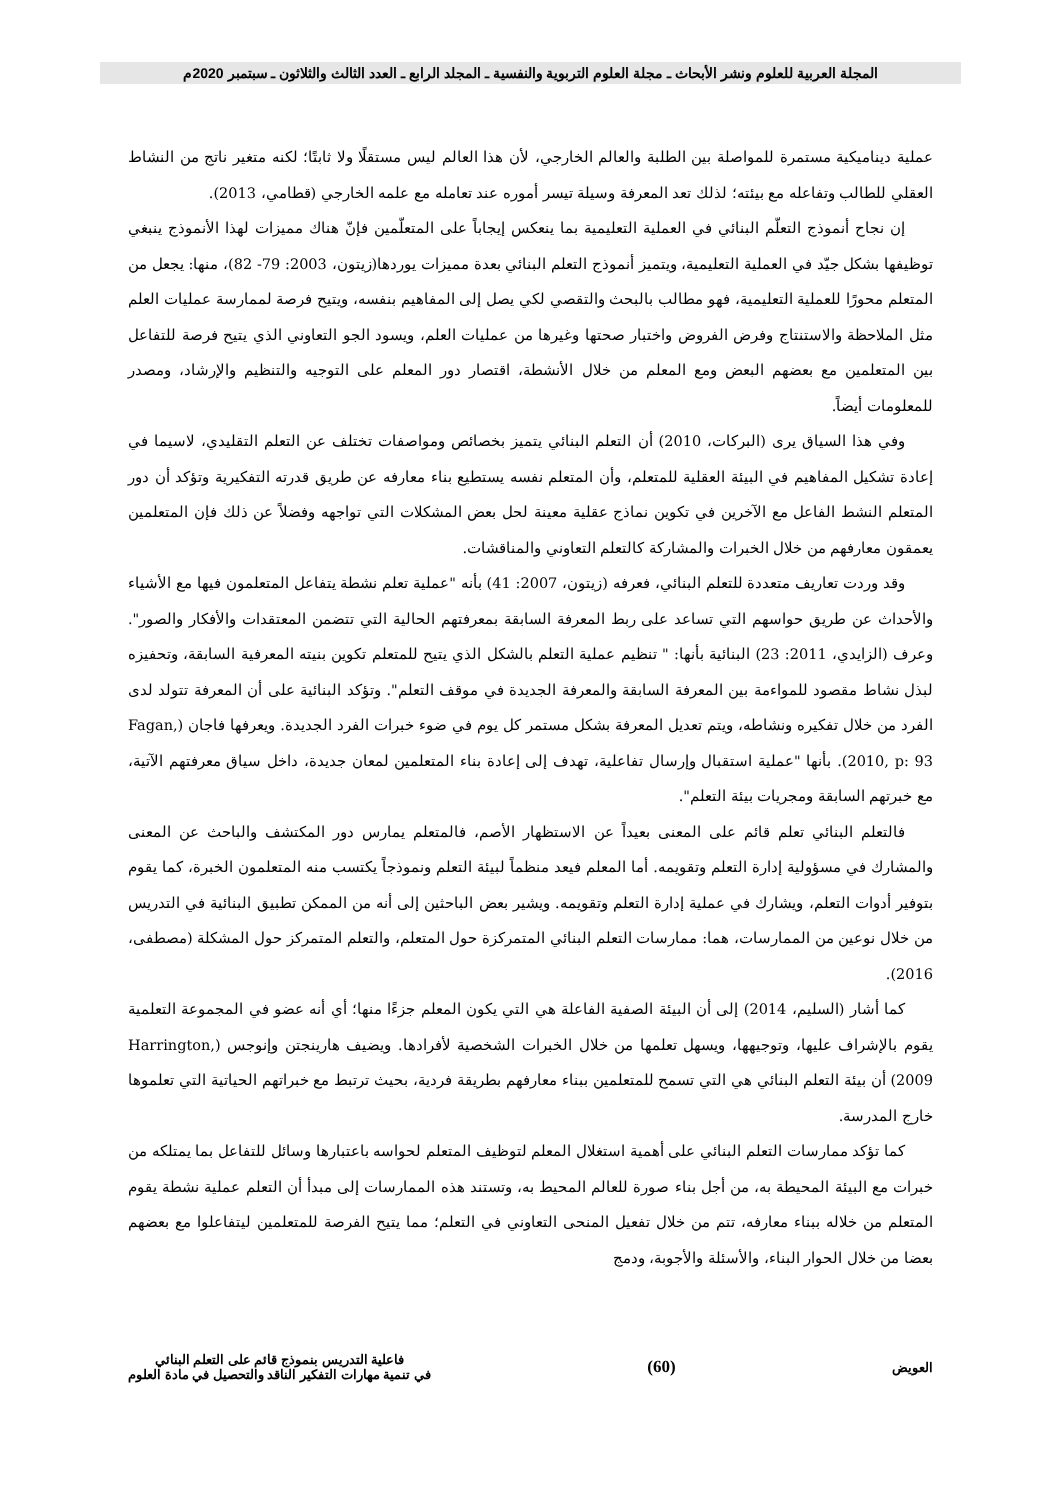المجلة العربية للعلوم ونشر الأبحاث ـ مجلة العلوم التربوية والنفسية ـ المجلد الرابع ـ العدد الثالث والثلاثون ـ سبتمبر 2020م
عملية ديناميكية مستمرة للمواصلة بين الطلبة والعالم الخارجي، لأن هذا العالم ليس مستقلًا ولا ثابتًا؛ لكنه متغير ناتج من النشاط العقلي للطالب وتفاعله مع بيئته؛ لذلك تعد المعرفة وسيلة تيسر أموره عند تعامله مع علمه الخارجي (قطامي، 2013).
إن نجاح أنموذج التعلّم البنائي في العملية التعليمية بما ينعكس إيجاباً على المتعلّمين فإنّ هناك مميزات لهذا الأنموذج ينبغي توظيفها بشكل جيّد في العملية التعليمية، ويتميز أنموذج التعلم البنائي بعدة مميزات يوردها(زيتون، 2003: 79- 82)، منها: يجعل من المتعلم محورًا للعملية التعليمية، فهو مطالب بالبحث والتقصي لكي يصل إلى المفاهيم بنفسه، ويتيح فرصة لممارسة عمليات العلم مثل الملاحظة والاستنتاج وفرض الفروض واختبار صحتها وغيرها من عمليات العلم، ويسود الجو التعاوني الذي يتيح فرصة للتفاعل بين المتعلمين مع بعضهم البعض ومع المعلم من خلال الأنشطة، اقتصار دور المعلم على التوجيه والتنظيم والإرشاد، ومصدر للمعلومات أيضاً.
وفي هذا السياق يرى (البركات، 2010) أن التعلم البنائي يتميز بخصائص ومواصفات تختلف عن التعلم التقليدي، لاسيما في إعادة تشكيل المفاهيم في البيئة العقلية للمتعلم، وأن المتعلم نفسه يستطيع بناء معارفه عن طريق قدرته التفكيرية وتؤكد أن دور المتعلم النشط الفاعل مع الآخرين في تكوين نماذج عقلية معينة لحل بعض المشكلات التي تواجهه وفضلاً عن ذلك فإن المتعلمين يعمقون معارفهم من خلال الخبرات والمشاركة كالتعلم التعاوني والمناقشات.
وقد وردت تعاريف متعددة للتعلم البنائي، فعرفه (زيتون، 2007: 41) بأنه "عملية تعلم نشطة يتفاعل المتعلمون فيها مع الأشياء والأحداث عن طريق حواسهم التي تساعد على ربط المعرفة السابقة بمعرفتهم الحالية التي تتضمن المعتقدات والأفكار والصور". وعرف (الزايدي، 2011: 23) البنائية بأنها: " تنظيم عملية التعلم بالشكل الذي يتيح للمتعلم تكوين بنيته المعرفية السابقة، وتحفيزه لبذل نشاط مقصود للمواءمة بين المعرفة السابقة والمعرفة الجديدة في موقف التعلم". وتؤكد البنائية على أن المعرفة تتولد لدى الفرد من خلال تفكيره ونشاطه، ويتم تعديل المعرفة بشكل مستمر كل يوم في ضوء خبرات الفرد الجديدة. ويعرفها فاجان (Fagan, 2010, p: 93). بأنها "عملية استقبال وإرسال تفاعلية، تهدف إلى إعادة بناء المتعلمين لمعان جديدة، داخل سياق معرفتهم الآتية، مع خبرتهم السابقة ومجريات بيئة التعلم".
فالتعلم البنائي تعلم قائم على المعنى بعيداً عن الاستظهار الأصم، فالمتعلم يمارس دور المكتشف والباحث عن المعنى والمشارك في مسؤولية إدارة التعلم وتقويمه. أما المعلم فيعد منظماً لبيئة التعلم ونموذجاً يكتسب منه المتعلمون الخبرة، كما يقوم بتوفير أدوات التعلم، ويشارك في عملية إدارة التعلم وتقويمه. ويشير بعض الباحثين إلى أنه من الممكن تطبيق البنائية في التدريس من خلال نوعين من الممارسات، هما: ممارسات التعلم البنائي المتمركزة حول المتعلم، والتعلم المتمركز حول المشكلة (مصطفى، 2016).
كما أشار (السليم، 2014) إلى أن البيئة الصفية الفاعلة هي التي يكون المعلم جزءًا منها؛ أي أنه عضو في المجموعة التعلمية يقوم بالإشراف عليها، وتوجيهها، ويسهل تعلمها من خلال الخبرات الشخصية لأفرادها. ويضيف هارينجتن وإنوجس (Harrington, 2009) أن بيئة التعلم البنائي هي التي تسمح للمتعلمين ببناء معارفهم بطريقة فردية، بحيث ترتبط مع خبراتهم الحياتية التي تعلموها خارج المدرسة.
كما تؤكد ممارسات التعلم البنائي على أهمية استغلال المعلم لتوظيف المتعلم لحواسه باعتبارها وسائل للتفاعل بما يمتلكه من خبرات مع البيئة المحيطة به، من أجل بناء صورة للعالم المحيط به، وتستند هذه الممارسات إلى مبدأ أن التعلم عملية نشطة يقوم المتعلم من خلاله ببناء معارفه، تتم من خلال تفعيل المنحى التعاوني في التعلم؛ مما يتيح الفرصة للمتعلمين ليتفاعلوا مع بعضهم بعضا من خلال الحوار البناء، والأسئلة والأجوبة، ودمج
العويض
(60)
فاعلية التدريس بنموذج قائم على التعلم البنائي
في تنمية مهارات التفكير الناقد والتحصيل في مادة العلوم